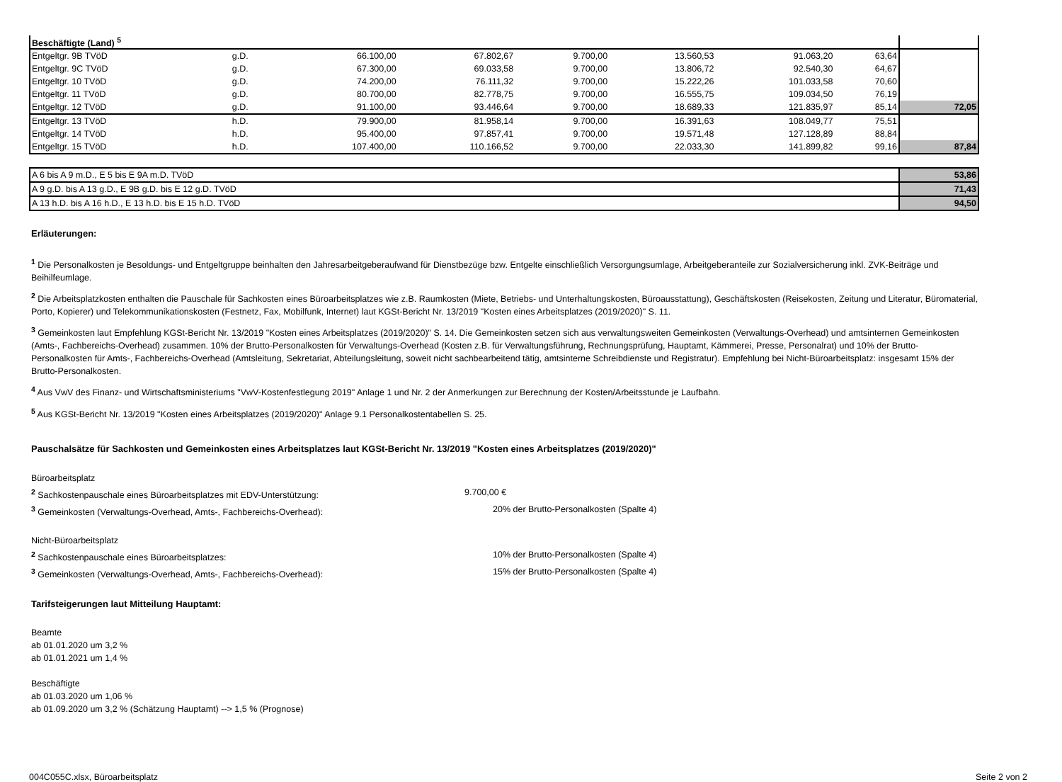| Beschäftigte (Land) <sup>5</sup> | | | | | | | | |
| Entgeltgr. 9B TVöD | g.D. | 66.100,00 | 67.802,67 | 9.700,00 | 13.560,53 | 91.063,20 | 63,64 | |
| Entgeltgr. 9C TVöD | g.D. | 67.300,00 | 69.033,58 | 9.700,00 | 13.806,72 | 92.540,30 | 64,67 | |
| Entgeltgr. 10 TVöD | g.D. | 74.200,00 | 76.111,32 | 9.700,00 | 15.222,26 | 101.033,58 | 70,60 | |
| Entgeltgr. 11 TVöD | g.D. | 80.700,00 | 82.778,75 | 9.700,00 | 16.555,75 | 109.034,50 | 76,19 | |
| Entgeltgr. 12 TVöD | g.D. | 91.100,00 | 93.446,64 | 9.700,00 | 18.689,33 | 121.835,97 | 85,14 | 72,05 |
| Entgeltgr. 13 TVöD | h.D. | 79.900,00 | 81.958,14 | 9.700,00 | 16.391,63 | 108.049,77 | 75,51 | |
| Entgeltgr. 14 TVöD | h.D. | 95.400,00 | 97.857,41 | 9.700,00 | 19.571,48 | 127.128,89 | 88,84 | |
| Entgeltgr. 15 TVöD | h.D. | 107.400,00 | 110.166,52 | 9.700,00 | 22.033,30 | 141.899,82 | 99,16 | 87,84 |
| A 6 bis A 9 m.D., E 5 bis E 9A m.D. TVöD | 53,86 |
| A 9 g.D. bis A 13 g.D., E 9B g.D. bis E 12 g.D. TVöD | 71,43 |
| A 13 h.D. bis A 16 h.D., E 13 h.D. bis E 15 h.D. TVöD | 94,50 |
Erläuterungen:
<sup>1</sup> Die Personalkosten je Besoldungs- und Entgeltgruppe beinhalten den Jahresarbeitgeberaufwand für Dienstbezüge bzw. Entgelte einschließlich Versorgungsumlage, Arbeitgeberanteile zur Sozialversicherung inkl. ZVK-Beiträge und Beihilfeumlage.
<sup>2</sup> Die Arbeitsplatzkosten enthalten die Pauschale für Sachkosten eines Büroarbeitsplatzes wie z.B. Raumkosten (Miete, Betriebs- und Unterhaltungskosten, Büroausstattung), Geschäftskosten (Reisekosten, Zeitung und Literatur, Büromaterial, Porto, Kopierer) und Telekommunikationskosten (Festnetz, Fax, Mobilfunk, Internet) laut KGSt-Bericht Nr. 13/2019 "Kosten eines Arbeitsplatzes (2019/2020)" S. 11.
<sup>3</sup> Gemeinkosten laut Empfehlung KGSt-Bericht Nr. 13/2019 "Kosten eines Arbeitsplatzes (2019/2020)" S. 14. Die Gemeinkosten setzen sich aus verwaltungsweiten Gemeinkosten (Verwaltungs-Overhead) und amtsinternen Gemeinkosten (Amts-, Fachbereichs-Overhead) zusammen. 10% der Brutto-Personalkosten für Verwaltungs-Overhead (Kosten z.B. für Verwaltungsführung, Rechnungsprüfung, Hauptamt, Kämmerei, Presse, Personalrat) und 10% der Brutto-Personalkosten für Amts-, Fachbereichs-Overhead (Amtsleitung, Sekretariat, Abteilungsleitung, soweit nicht sachbearbeitend tätig, amtsinterne Schreibdienste und Registratur). Empfehlung bei Nicht-Büroarbeitsplatz: insgesamt 15% der Brutto-Personalkosten.
<sup>4</sup> Aus VwV des Finanz- und Wirtschaftsministeriums "VwV-Kostenfestlegung 2019" Anlage 1 und Nr. 2 der Anmerkungen zur Berechnung der Kosten/Arbeitsstunde je Laufbahn.
<sup>5</sup> Aus KGSt-Bericht Nr. 13/2019 "Kosten eines Arbeitsplatzes (2019/2020)" Anlage 9.1 Personalkostentabellen S. 25.
Pauschalsätze für Sachkosten und Gemeinkosten eines Arbeitsplatzes laut KGSt-Bericht Nr. 13/2019 "Kosten eines Arbeitsplatzes (2019/2020)"
Büroarbeitsplatz
<sup>2</sup> Sachkostenpauschale eines Büroarbeitsplatzes mit EDV-Unterstützung: 9.700,00 €
<sup>3</sup> Gemeinkosten (Verwaltungs-Overhead, Amts-, Fachbereichs-Overhead): 20% der Brutto-Personalkosten (Spalte 4)
Nicht-Büroarbeitsplatz
<sup>2</sup> Sachkostenpauschale eines Büroarbeitsplatzes: 10% der Brutto-Personalkosten (Spalte 4)
<sup>3</sup> Gemeinkosten (Verwaltungs-Overhead, Amts-, Fachbereichs-Overhead): 15% der Brutto-Personalkosten (Spalte 4)
Tarifsteigerungen laut Mitteilung Hauptamt:
Beamte
ab 01.01.2020 um 3,2 %
ab 01.01.2021 um 1,4 %
Beschäftigte
ab 01.03.2020 um 1,06 %
ab 01.09.2020 um 3,2 % (Schätzung Hauptamt) --> 1,5 % (Prognose)
004C055C.xlsx, Büroarbeitsplatz Seite 2 von 2